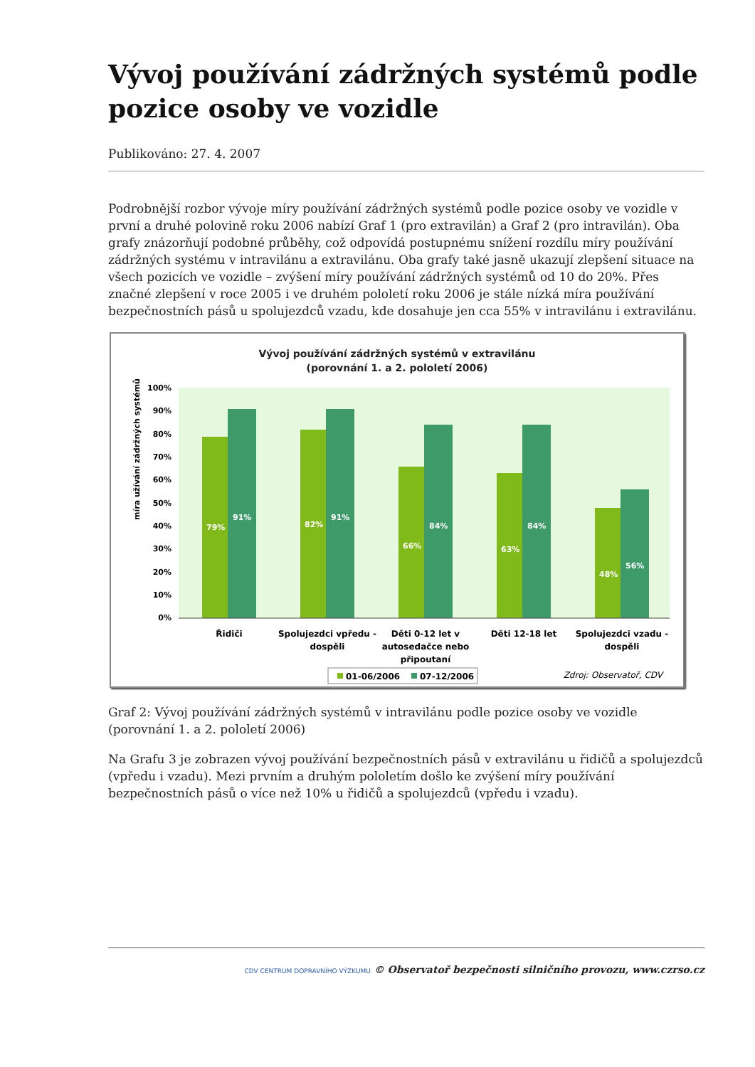Vývoj používání zádržných systémů podle pozice osoby ve vozidle
Publikováno: 27. 4. 2007
Podrobnější rozbor vývoje míry používání zádržných systémů podle pozice osoby ve vozidle v první a druhé polovině roku 2006 nabízí Graf 1 (pro extravilán) a Graf 2 (pro intravilán). Oba grafy znázorňují podobné průběhy, což odpovídá postupnému snížení rozdílu míry používání zádržných systému v intravilánu a extravilánu. Oba grafy také jasně ukazují zlepšení situace na všech pozicích ve vozidle – zvýšení míry používání zádržných systémů od 10 do 20%. Přes značné zlepšení v roce 2005 i ve druhém pololetí roku 2006 je stále nízká míra používání bezpečnostních pásů u spolujezdců vzadu, kde dosahuje jen cca 55% v intravilánu i extravilánu.
Vývoj používání zádržných systémů v extravilánu
(porovnání 1. a 2. pololetí 2006)
míra užívání zádržných systémů [%]
100%
90%
80%
70%
60%
50%
40%
30%
20%
10%
0%
79%
91%
82%
91%
66%
84%
63%
84%
48%
56%
Řidiči
Spolujezdci vpředu -
dospěli
Děti 0-12 let v
autosedačce nebo
připoutaní
Děti 12-18 let
Spolujezdci vzadu -
dospěli
01-06/2006
07-12/2006
Zdroj: Observatoř, CDV
Graf 2: Vývoj používání zádržných systémů v intravilánu podle pozice osoby ve vozidle (porovnání 1. a 2. pololetí 2006)
Na Grafu 3 je zobrazen vývoj používání bezpečnostních pásů v extravilánu u řidičů a spolujezdců (vpředu i vzadu). Mezi prvním a druhým pololetím došlo ke zvýšení míry používání bezpečnostních pásů o více než 10% u řidičů a spolujezdců (vpředu i vzadu).
CDV CENTRUM DOPRAVNÍHO VÝZKUMU © Observatoř bezpečnosti silničního provozu, www.czrso.cz